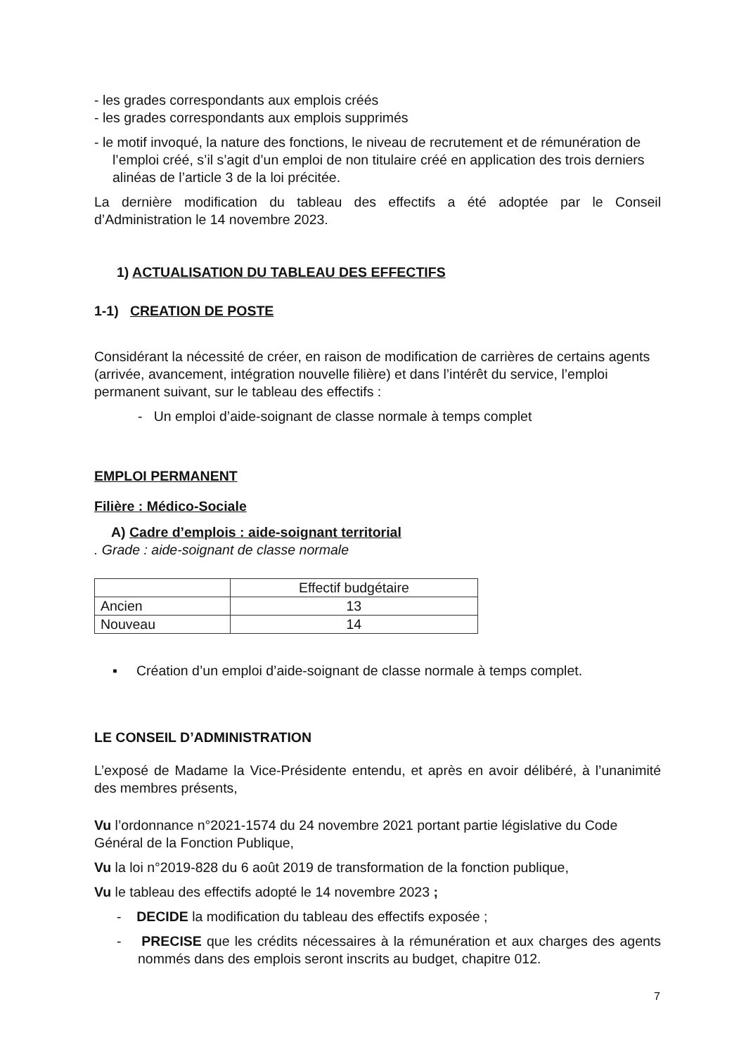- les grades correspondants aux emplois créés
- les grades correspondants aux emplois supprimés
- le motif invoqué, la nature des fonctions, le niveau de recrutement et de rémunération de l’emploi créé, s’il s’agit d’un emploi de non titulaire créé en application des trois derniers alinéas de l’article 3 de la loi précitée.
La dernière modification du tableau des effectifs a été adoptée par le Conseil d’Administration le 14 novembre 2023.
1) ACTUALISATION DU TABLEAU DES EFFECTIFS
1-1) CREATION DE POSTE
Considérant la nécessité de créer, en raison de modification de carrières de certains agents (arrivée, avancement, intégration nouvelle filière) et dans l’intérêt du service, l’emploi permanent suivant, sur le tableau des effectifs :
- Un emploi d’aide-soignant de classe normale à temps complet
EMPLOI PERMANENT
Filière : Médico-Sociale
A) Cadre d’emplois : aide-soignant territorial
. Grade : aide-soignant de classe normale
| | Effectif budgétaire |
| Ancien | 13 |
| Nouveau | 14 |
▪ Création d’un emploi d’aide-soignant de classe normale à temps complet.
LE CONSEIL D’ADMINISTRATION
L’exposé de Madame la Vice-Présidente entendu, et après en avoir délibéré, à l’unanimité des membres présents,
Vu l’ordonnance n°2021-1574 du 24 novembre 2021 portant partie législative du Code Général de la Fonction Publique,
Vu la loi n°2019-828 du 6 août 2019 de transformation de la fonction publique,
Vu le tableau des effectifs adopté le 14 novembre 2023 ;
- DECIDE la modification du tableau des effectifs exposée ;
- PRECISE que les crédits nécessaires à la rémunération et aux charges des agents nommés dans des emplois seront inscrits au budget, chapitre 012.
7